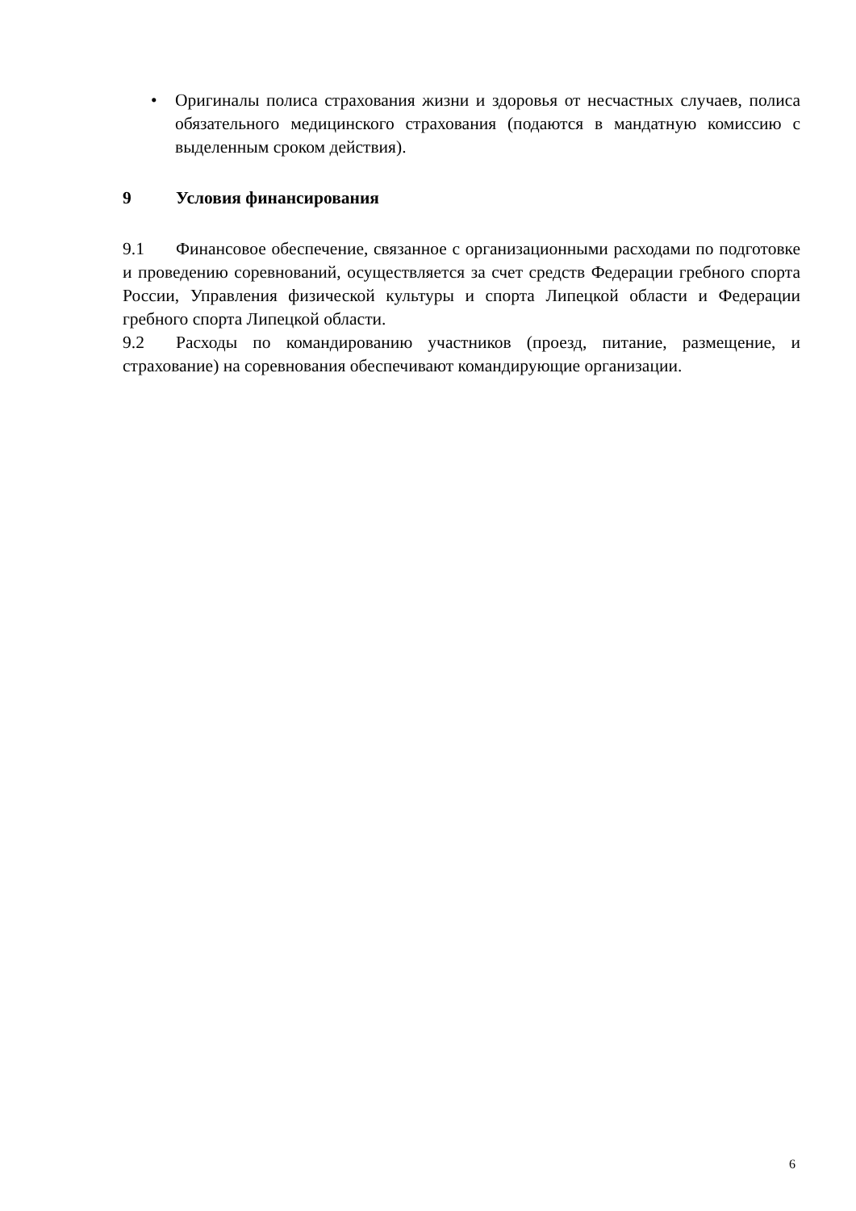• Оригиналы полиса страхования жизни и здоровья от несчастных случаев, полиса обязательного медицинского страхования (подаются в мандатную комиссию с выделенным сроком действия).
9 Условия финансирования
9.1 Финансовое обеспечение, связанное с организационными расходами по подготовке и проведению соревнований, осуществляется за счет средств Федерации гребного спорта России, Управления физической культуры и спорта Липецкой области и Федерации гребного спорта Липецкой области.
9.2 Расходы по командированию участников (проезд, питание, размещение, и страхование) на соревнования обеспечивают командирующие организации.
6